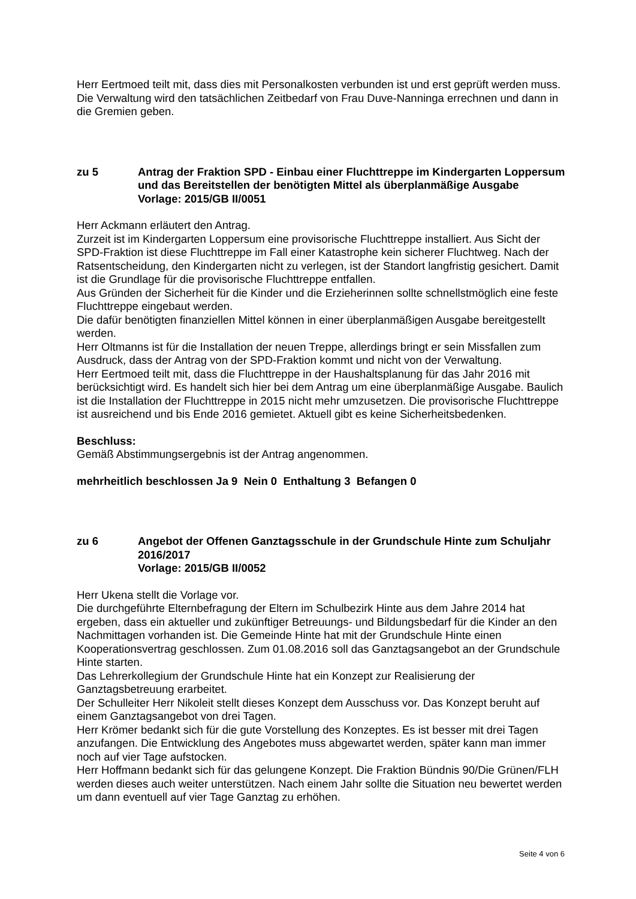Herr Eertmoed teilt mit, dass dies mit Personalkosten verbunden ist und erst geprüft werden muss. Die Verwaltung wird den tatsächlichen Zeitbedarf von Frau Duve-Nanninga errechnen und dann in die Gremien geben.
zu 5 Antrag der Fraktion SPD - Einbau einer Fluchttreppe im Kindergarten Loppersum und das Bereitstellen der benötigten Mittel als überplanmäßige Ausgabe
Vorlage: 2015/GB II/0051
Herr Ackmann erläutert den Antrag.
Zurzeit ist im Kindergarten Loppersum eine provisorische Fluchttreppe installiert. Aus Sicht der SPD-Fraktion ist diese Fluchttreppe im Fall einer Katastrophe kein sicherer Fluchtweg. Nach der Ratsentscheidung, den Kindergarten nicht zu verlegen, ist der Standort langfristig gesichert. Damit ist die Grundlage für die provisorische Fluchttreppe entfallen.
Aus Gründen der Sicherheit für die Kinder und die Erzieherinnen sollte schnellstmöglich eine feste Fluchttreppe eingebaut werden.
Die dafür benötigten finanziellen Mittel können in einer überplanmäßigen Ausgabe bereitgestellt werden.
Herr Oltmanns ist für die Installation der neuen Treppe, allerdings bringt er sein Missfallen zum Ausdruck, dass der Antrag von der SPD-Fraktion kommt und nicht von der Verwaltung.
Herr Eertmoed teilt mit, dass die Fluchttreppe in der Haushaltsplanung für das Jahr 2016 mit berücksichtigt wird. Es handelt sich hier bei dem Antrag um eine überplanmäßige Ausgabe. Baulich ist die Installation der Fluchttreppe in 2015 nicht mehr umzusetzen. Die provisorische Fluchttreppe ist ausreichend und bis Ende 2016 gemietet. Aktuell gibt es keine Sicherheitsbedenken.
Beschluss:
Gemäß Abstimmungsergebnis ist der Antrag angenommen.
mehrheitlich beschlossen Ja 9 Nein 0 Enthaltung 3 Befangen 0
zu 6 Angebot der Offenen Ganztagsschule in der Grundschule Hinte zum Schuljahr 2016/2017
Vorlage: 2015/GB II/0052
Herr Ukena stellt die Vorlage vor.
Die durchgeführte Elternbefragung der Eltern im Schulbezirk Hinte aus dem Jahre 2014 hat ergeben, dass ein aktueller und zukünftiger Betreuungs- und Bildungsbedarf für die Kinder an den Nachmittagen vorhanden ist. Die Gemeinde Hinte hat mit der Grundschule Hinte einen Kooperationsvertrag geschlossen. Zum 01.08.2016 soll das Ganztagsangebot an der Grundschule Hinte starten.
Das Lehrerkollegium der Grundschule Hinte hat ein Konzept zur Realisierung der Ganztagsbetreuung erarbeitet.
Der Schulleiter Herr Nikoleit stellt dieses Konzept dem Ausschuss vor. Das Konzept beruht auf einem Ganztagsangebot von drei Tagen.
Herr Krömer bedankt sich für die gute Vorstellung des Konzeptes. Es ist besser mit drei Tagen anzufangen. Die Entwicklung des Angebotes muss abgewartet werden, später kann man immer noch auf vier Tage aufstocken.
Herr Hoffmann bedankt sich für das gelungene Konzept. Die Fraktion Bündnis 90/Die Grünen/FLH werden dieses auch weiter unterstützen. Nach einem Jahr sollte die Situation neu bewertet werden um dann eventuell auf vier Tage Ganztag zu erhöhen.
Seite 4 von 6